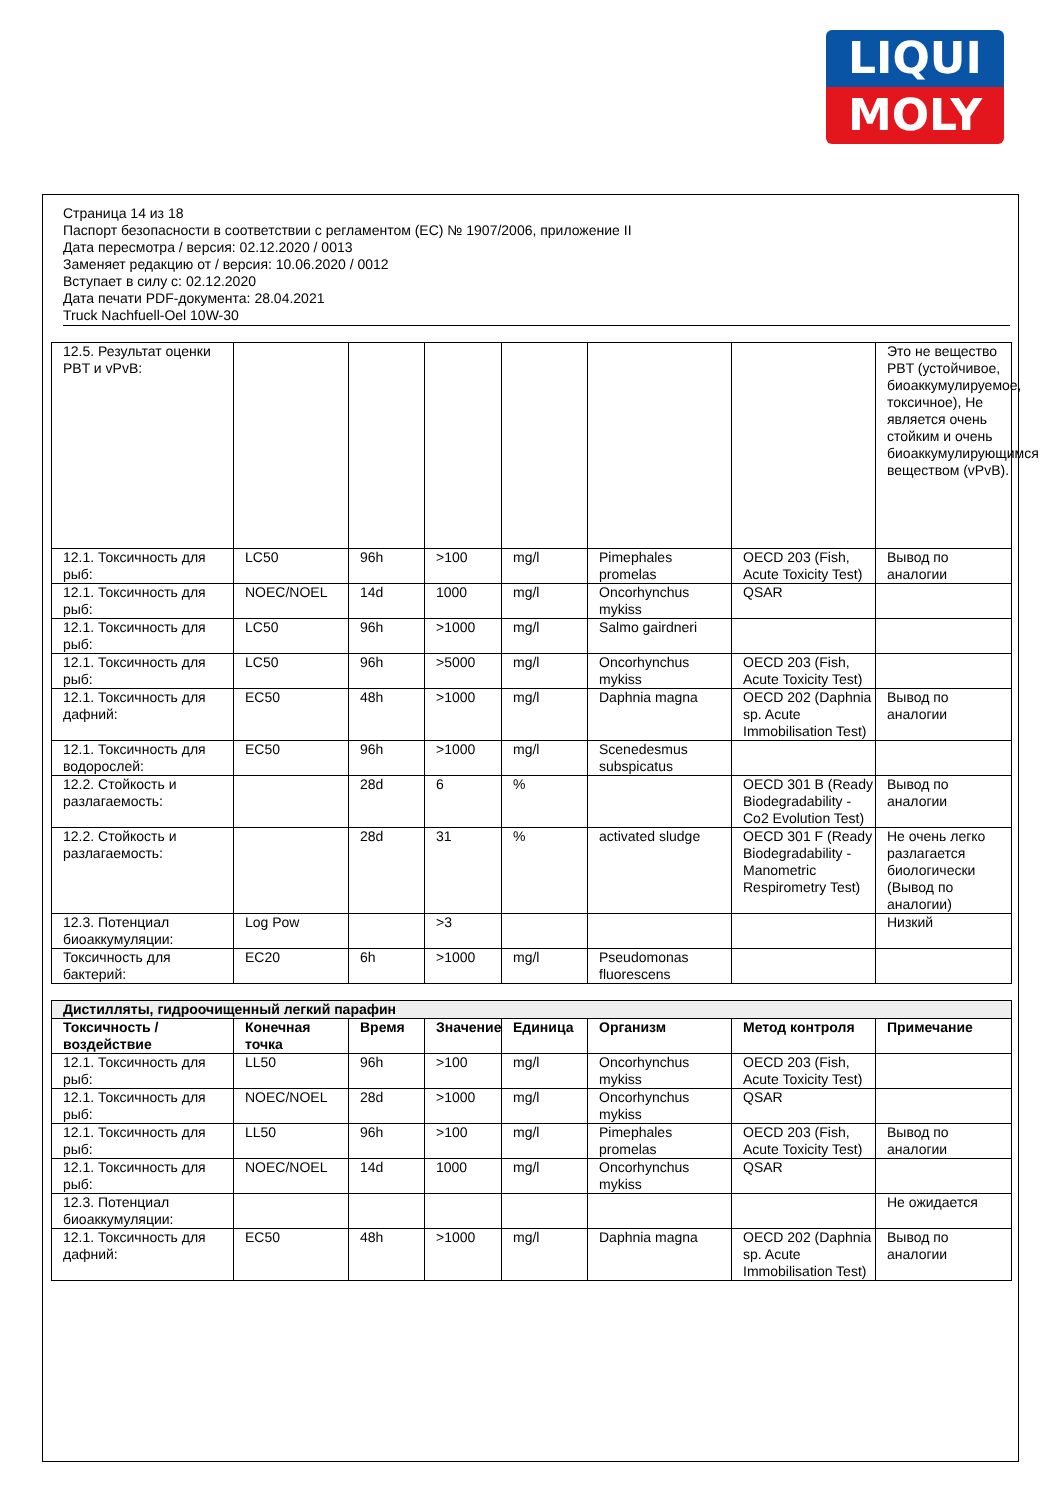LIQUI
MOLY
Страница 14 из 18
Паспорт безопасности в соответствии с регламентом (ЕС) № 1907/2006, приложение II
Дата пересмотра / версия: 02.12.2020 / 0013
Заменяет редакцию от / версия: 10.06.2020 / 0012
Вступает в силу с: 02.12.2020
Дата печати PDF-документа: 28.04.2021
Truck Nachfuell-Oel 10W-30
| 12.5. Результат оценки PBT и vPvB: | | | | | | | Это не вещество PBT (устойчивое, биоаккумулируемое, токсичное), Не является очень стойким и очень биоаккумулирующимся веществом (vPvB). |
| 12.1. Токсичность для рыб: | LC50 | 96h | >100 | mg/l | Pimephales promelas | OECD 203 (Fish, Acute Toxicity Test) | Вывод по аналогии |
| 12.1. Токсичность для рыб: | NOEC/NOEL | 14d | 1000 | mg/l | Oncorhynchus mykiss | QSAR | |
| 12.1. Токсичность для рыб: | LC50 | 96h | >1000 | mg/l | Salmo gairdneri | | |
| 12.1. Токсичность для рыб: | LC50 | 96h | >5000 | mg/l | Oncorhynchus mykiss | OECD 203 (Fish, Acute Toxicity Test) | |
| 12.1. Токсичность для дафний: | EC50 | 48h | >1000 | mg/l | Daphnia magna | OECD 202 (Daphnia sp. Acute Immobilisation Test) | Вывод по аналогии |
| 12.1. Токсичность для водорослей: | EC50 | 96h | >1000 | mg/l | Scenedesmus subspicatus | | |
| 12.2. Стойкость и разлагаемость: | | 28d | 6 | % | | OECD 301 B (Ready Biodegradability - Co2 Evolution Test) | Вывод по аналогии |
| 12.2. Стойкость и разлагаемость: | | 28d | 31 | % | activated sludge | OECD 301 F (Ready Biodegradability - Manometric Respirometry Test) | Не очень легко разлагается биологически (Вывод по аналогии) |
| 12.3. Потенциал биоаккумуляции: | Log Pow | | >3 | | | | Низкий |
| Токсичность для бактерий: | EC20 | 6h | >1000 | mg/l | Pseudomonas fluorescens | | |
| Дистилляты, гидроочищенный легкий парафин | | | | | | | |
| Токсичность / воздействие | Конечная точка | Время | Значение | Единица | Организм | Метод контроля | Примечание |
| 12.1. Токсичность для рыб: | LL50 | 96h | >100 | mg/l | Oncorhynchus mykiss | OECD 203 (Fish, Acute Toxicity Test) | |
| 12.1. Токсичность для рыб: | NOEC/NOEL | 28d | >1000 | mg/l | Oncorhynchus mykiss | QSAR | |
| 12.1. Токсичность для рыб: | LL50 | 96h | >100 | mg/l | Pimephales promelas | OECD 203 (Fish, Acute Toxicity Test) | Вывод по аналогии |
| 12.1. Токсичность для рыб: | NOEC/NOEL | 14d | 1000 | mg/l | Oncorhynchus mykiss | QSAR | |
| 12.3. Потенциал биоаккумуляции: | | | | | | | Не ожидается |
| 12.1. Токсичность для дафний: | EC50 | 48h | >1000 | mg/l | Daphnia magna | OECD 202 (Daphnia sp. Acute Immobilisation Test) | Вывод по аналогии |